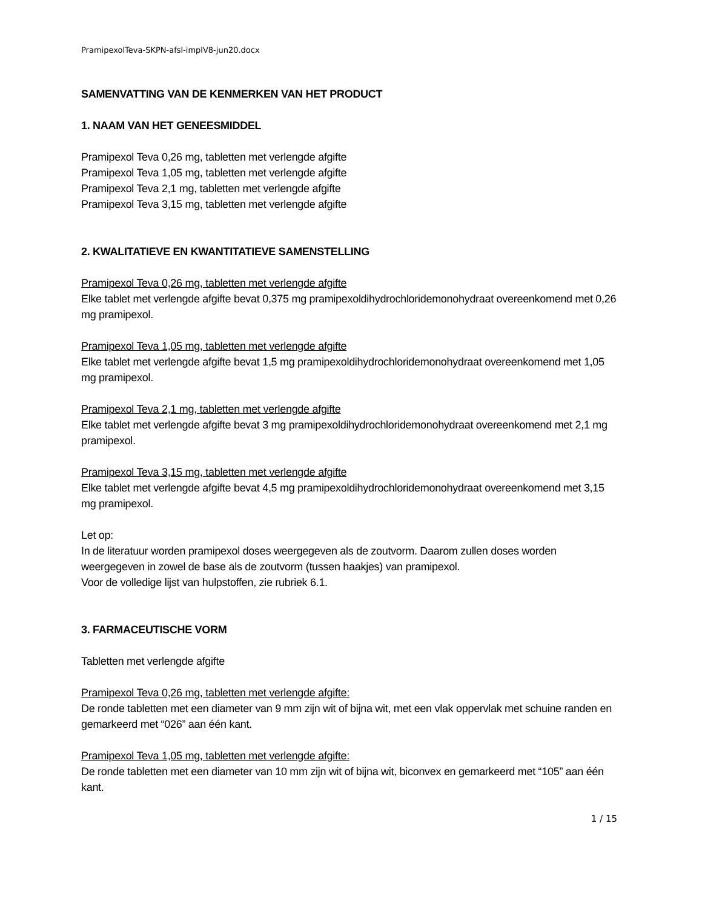PramipexolTeva-SKPN-afsl-implV8-jun20.docx
SAMENVATTING VAN DE KENMERKEN VAN HET PRODUCT
1. NAAM VAN HET GENEESMIDDEL
Pramipexol Teva 0,26 mg, tabletten met verlengde afgifte
Pramipexol Teva 1,05 mg, tabletten met verlengde afgifte
Pramipexol Teva 2,1 mg, tabletten met verlengde afgifte
Pramipexol Teva 3,15 mg, tabletten met verlengde afgifte
2. KWALITATIEVE EN KWANTITATIEVE SAMENSTELLING
Pramipexol Teva 0,26 mg, tabletten met verlengde afgifte
Elke tablet met verlengde afgifte bevat 0,375 mg pramipexoldihydrochloridemonohydraat overeenkomend met 0,26 mg pramipexol.
Pramipexol Teva 1,05 mg, tabletten met verlengde afgifte
Elke tablet met verlengde afgifte bevat 1,5 mg pramipexoldihydrochloridemonohydraat overeenkomend met 1,05 mg pramipexol.
Pramipexol Teva 2,1 mg, tabletten met verlengde afgifte
Elke tablet met verlengde afgifte bevat 3 mg pramipexoldihydrochloridemonohydraat overeenkomend met 2,1 mg pramipexol.
Pramipexol Teva 3,15 mg, tabletten met verlengde afgifte
Elke tablet met verlengde afgifte bevat 4,5 mg pramipexoldihydrochloridemonohydraat overeenkomend met 3,15 mg pramipexol.
Let op:
In de literatuur worden pramipexol doses weergegeven als de zoutvorm. Daarom zullen doses worden weergegeven in zowel de base als de zoutvorm (tussen haakjes) van pramipexol.
Voor de volledige lijst van hulpstoffen, zie rubriek 6.1.
3. FARMACEUTISCHE VORM
Tabletten met verlengde afgifte
Pramipexol Teva 0,26 mg, tabletten met verlengde afgifte:
De ronde tabletten met een diameter van 9 mm zijn wit of bijna wit, met een vlak oppervlak met schuine randen en gemarkeerd met “026” aan één kant.
Pramipexol Teva 1,05 mg, tabletten met verlengde afgifte:
De ronde tabletten met een diameter van 10 mm zijn wit of bijna wit, biconvex en gemarkeerd met “105” aan één kant.
1 / 15